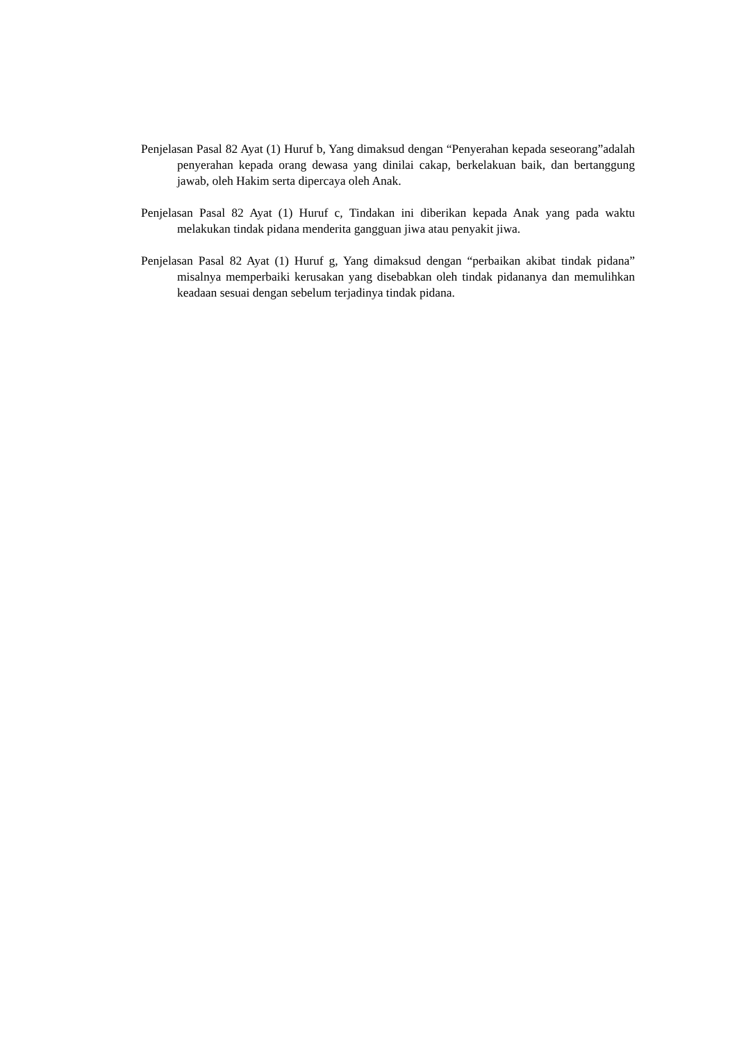Penjelasan Pasal 82 Ayat (1) Huruf b, Yang dimaksud dengan “Penyerahan kepada seseorang”adalah penyerahan kepada orang dewasa yang dinilai cakap, berkelakuan baik, dan bertanggung jawab, oleh Hakim serta dipercaya oleh Anak.
Penjelasan Pasal 82 Ayat (1) Huruf c, Tindakan ini diberikan kepada Anak yang pada waktu melakukan tindak pidana menderita gangguan jiwa atau penyakit jiwa.
Penjelasan Pasal 82 Ayat (1) Huruf g, Yang dimaksud dengan “perbaikan akibat tindak pidana” misalnya memperbaiki kerusakan yang disebabkan oleh tindak pidananya dan memulihkan keadaan sesuai dengan sebelum terjadinya tindak pidana.